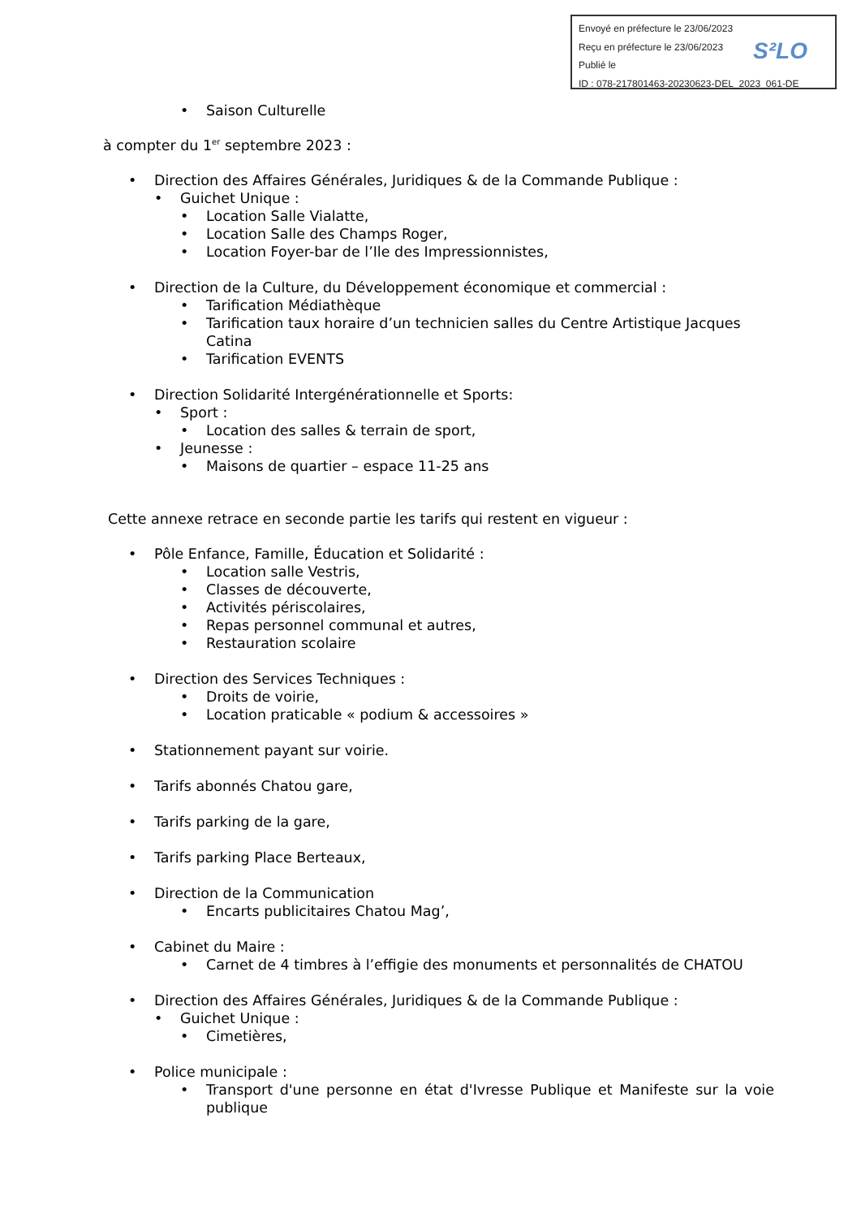Envoyé en préfecture le 23/06/2023
Reçu en préfecture le 23/06/2023
Publié le
ID : 078-217801463-20230623-DEL_2023_061-DE
S²LO
• Saison Culturelle
à compter du 1<sup>er</sup> septembre 2023 :
• Direction des Affaires Générales, Juridiques & de la Commande Publique :
• Guichet Unique :
• Location Salle Vialatte,
• Location Salle des Champs Roger,
• Location Foyer-bar de l’Ile des Impressionnistes,
• Direction de la Culture, du Développement économique et commercial :
• Tarification Médiathèque
• Tarification taux horaire d’un technicien salles du Centre Artistique Jacques Catina
• Tarification EVENTS
• Direction Solidarité Intergénérationnelle et Sports:
• Sport :
• Location des salles & terrain de sport,
• Jeunesse :
• Maisons de quartier – espace 11-25 ans
Cette annexe retrace en seconde partie les tarifs qui restent en vigueur :
• Pôle Enfance, Famille, Éducation et Solidarité :
• Location salle Vestris,
• Classes de découverte,
• Activités périscolaires,
• Repas personnel communal et autres,
• Restauration scolaire
• Direction des Services Techniques :
• Droits de voirie,
• Location praticable « podium & accessoires »
• Stationnement payant sur voirie.
• Tarifs abonnés Chatou gare,
• Tarifs parking de la gare,
• Tarifs parking Place Berteaux,
• Direction de la Communication
• Encarts publicitaires Chatou Mag’,
• Cabinet du Maire :
• Carnet de 4 timbres à l’effigie des monuments et personnalités de CHATOU
• Direction des Affaires Générales, Juridiques & de la Commande Publique :
• Guichet Unique :
• Cimetières,
• Police municipale :
• Transport d'une personne en état d'Ivresse Publique et Manifeste sur la voie publique